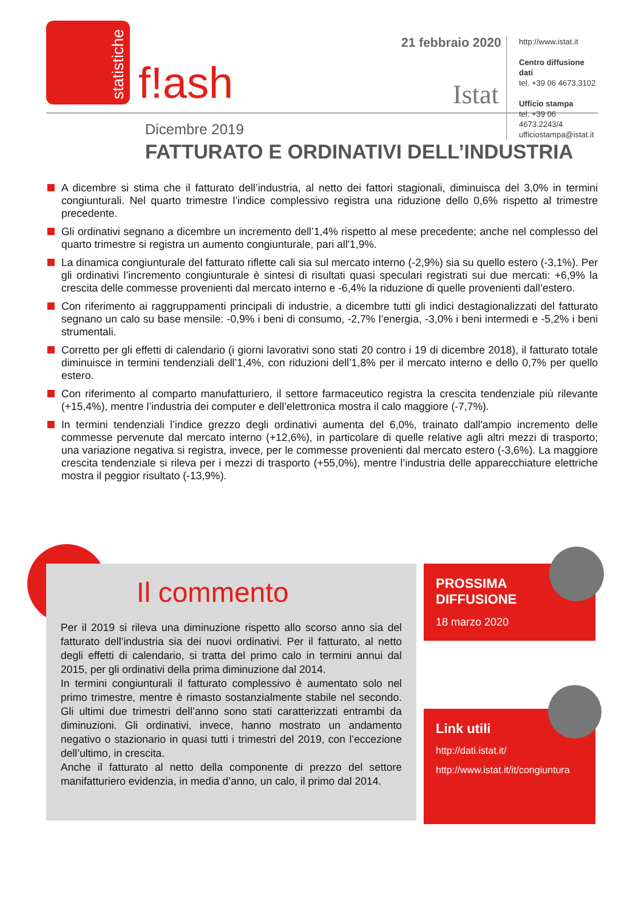statistiche
f!ash
21 febbraio 2020
Istat
http://www.istat.it
Centro diffusione dati
tel. +39 06 4673.3102
Ufficio stampa
tel. +39 06 4673.2243/4
ufficiostampa@istat.it
Dicembre 2019
FATTURATO E ORDINATIVI DELL’INDUSTRIA
A dicembre si stima che il fatturato dell’industria, al netto dei fattori stagionali, diminuisca del 3,0% in termini congiunturali. Nel quarto trimestre l’indice complessivo registra una riduzione dello 0,6% rispetto al trimestre precedente.
Gli ordinativi segnano a dicembre un incremento dell’1,4% rispetto al mese precedente; anche nel complesso del quarto trimestre si registra un aumento congiunturale, pari all'1,9%.
La dinamica congiunturale del fatturato riflette cali sia sul mercato interno (-2,9%) sia su quello estero (-3,1%). Per gli ordinativi l’incremento congiunturale è sintesi di risultati quasi speculari registrati sui due mercati: +6,9% la crescita delle commesse provenienti dal mercato interno e -6,4% la riduzione di quelle provenienti dall’estero.
Con riferimento ai raggruppamenti principali di industrie, a dicembre tutti gli indici destagionalizzati del fatturato segnano un calo su base mensile: -0,9% i beni di consumo, -2,7% l’energia, -3,0% i beni intermedi e -5,2% i beni strumentali.
Corretto per gli effetti di calendario (i giorni lavorativi sono stati 20 contro i 19 di dicembre 2018), il fatturato totale diminuisce in termini tendenziali dell’1,4%, con riduzioni dell’1,8% per il mercato interno e dello 0,7% per quello estero.
Con riferimento al comparto manufatturiero, il settore farmaceutico registra la crescita tendenziale più rilevante (+15,4%), mentre l’industria dei computer e dell’elettronica mostra il calo maggiore (-7,7%).
In termini tendenziali l’indice grezzo degli ordinativi aumenta del 6,0%, trainato dall'ampio incremento delle commesse pervenute dal mercato interno (+12,6%), in particolare di quelle relative agli altri mezzi di trasporto; una variazione negativa si registra, invece, per le commesse provenienti dal mercato estero (-3,6%). La maggiore crescita tendenziale si rileva per i mezzi di trasporto (+55,0%), mentre l’industria delle apparecchiature elettriche mostra il peggior risultato (-13,9%).
Il commento
Per il 2019 si rileva una diminuzione rispetto allo scorso anno sia del fatturato dell’industria sia dei nuovi ordinativi. Per il fatturato, al netto degli effetti di calendario, si tratta del primo calo in termini annui dal 2015, per gli ordinativi della prima diminuzione dal 2014.
In termini congiunturali il fatturato complessivo è aumentato solo nel primo trimestre, mentre è rimasto sostanzialmente stabile nel secondo. Gli ultimi due trimestri dell’anno sono stati caratterizzati entrambi da diminuzioni. Gli ordinativi, invece, hanno mostrato un andamento negativo o stazionario in quasi tutti i trimestri del 2019, con l’eccezione dell’ultimo, in crescita.
Anche il fatturato al netto della componente di prezzo del settore manifatturiero evidenzia, in media d’anno, un calo, il primo dal 2014.
PROSSIMA
DIFFUSIONE
18 marzo 2020
Link utili
http://dati.istat.it/
http://www.istat.it/it/congiuntura